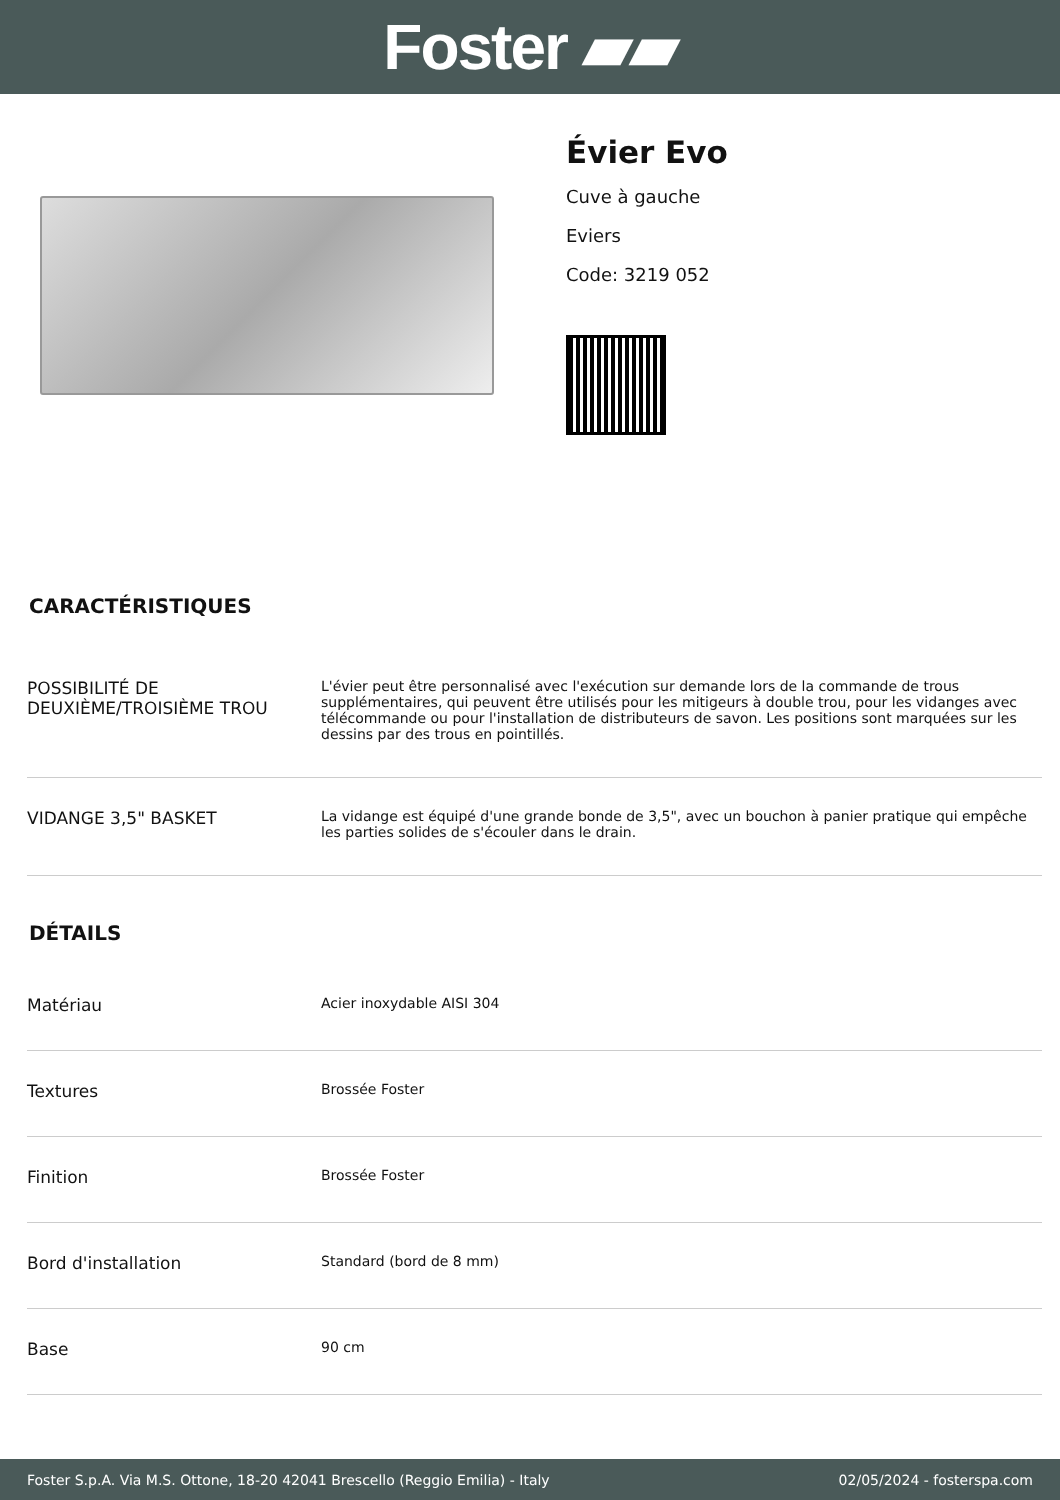Foster ▰▰
Évier Evo
Cuve à gauche
Eviers
Code: 3219 052
CARACTÉRISTIQUES
| POSSIBILITÉ DE DEUXIÈME/TROISIÈME TROU | L'évier peut être personnalisé avec l'exécution sur demande lors de la commande de trous supplémentaires, qui peuvent être utilisés pour les mitigeurs à double trou, pour les vidanges avec télécommande ou pour l'installation de distributeurs de savon. Les positions sont marquées sur les dessins par des trous en pointillés. |
| VIDANGE 3,5" BASKET | La vidange est équipé d'une grande bonde de 3,5", avec un bouchon à panier pratique qui empêche les parties solides de s'écouler dans le drain. |
DÉTAILS
| Matériau | Acier inoxydable AISI 304 |
| Textures | Brossée Foster |
| Finition | Brossée Foster |
| Bord d'installation | Standard (bord de 8 mm) |
| Base | 90 cm |
Foster S.p.A. Via M.S. Ottone, 18-20 42041 Brescello (Reggio Emilia) - Italy 02/05/2024 - fosterspa.com